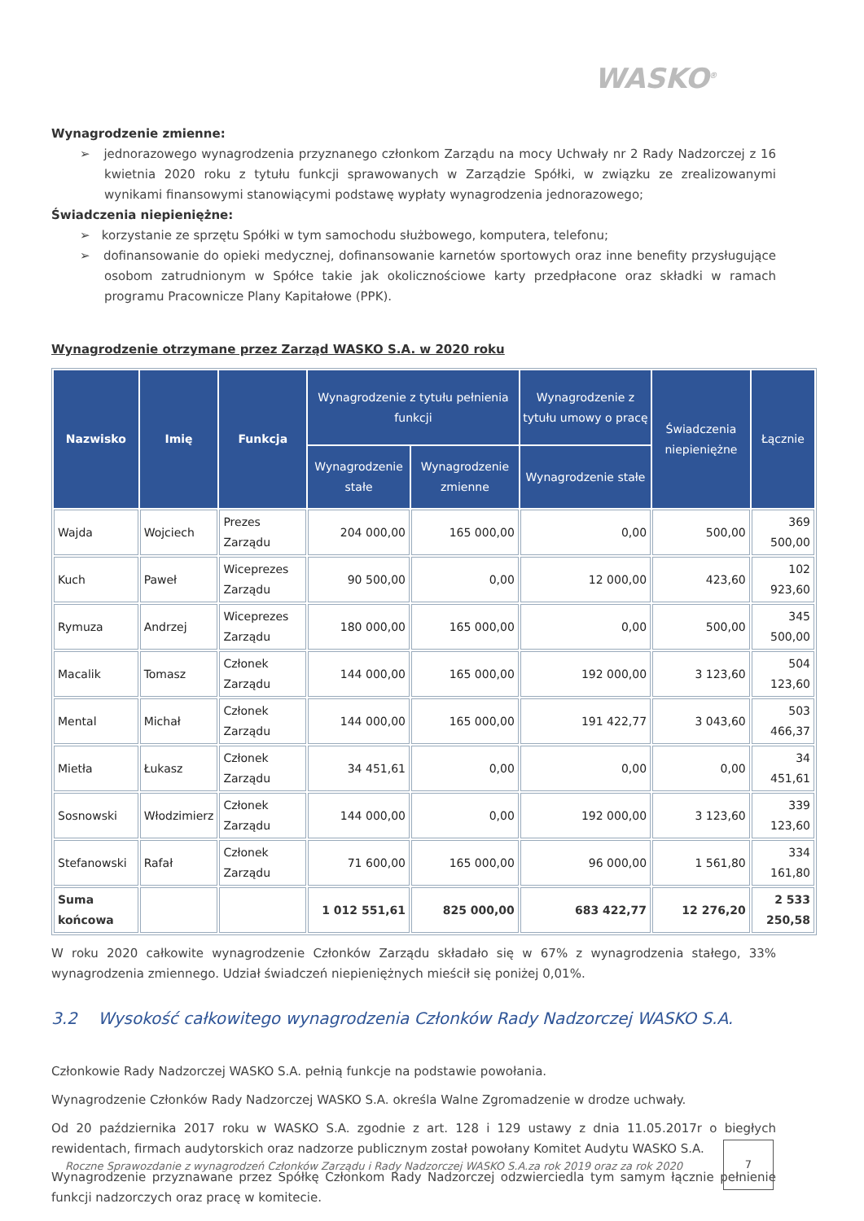WASKO<sup>®</sup>
Wynagrodzenie zmienne:
➢ jednorazowego wynagrodzenia przyznanego członkom Zarządu na mocy Uchwały nr 2 Rady Nadzorczej z 16 kwietnia 2020 roku z tytułu funkcji sprawowanych w Zarządzie Spółki, w związku ze zrealizowanymi wynikami finansowymi stanowiącymi podstawę wypłaty wynagrodzenia jednorazowego;
Świadczenia niepieniężne:
➢ korzystanie ze sprzętu Spółki w tym samochodu służbowego, komputera, telefonu;
➢ dofinansowanie do opieki medycznej, dofinansowanie karnetów sportowych oraz inne benefity przysługujące osobom zatrudnionym w Spółce takie jak okolicznościowe karty przedpłacone oraz składki w ramach programu Pracownicze Plany Kapitałowe (PPK).
Wynagrodzenie otrzymane przez Zarząd WASKO S.A. w 2020 roku
| Nazwisko | Imię | Funkcja | Wynagrodzenie z tytułu pełnienia funkcji | | Wynagrodzenie z tytułu umowy o pracę | Świadczenia niepieniężne | Łącznie |
| --- | --- | --- | --- | --- | --- | --- | --- |
| | | | Wynagrodzenie stałe | Wynagrodzenie zmienne | Wynagrodzenie stałe | | |
| Wajda | Wojciech | Prezes Zarządu | 204 000,00 | 165 000,00 | 0,00 | 500,00 | 369 500,00 |
| Kuch | Paweł | Wiceprezes Zarządu | 90 500,00 | 0,00 | 12 000,00 | 423,60 | 102 923,60 |
| Rymuza | Andrzej | Wiceprezes Zarządu | 180 000,00 | 165 000,00 | 0,00 | 500,00 | 345 500,00 |
| Macalik | Tomasz | Członek Zarządu | 144 000,00 | 165 000,00 | 192 000,00 | 3 123,60 | 504 123,60 |
| Mental | Michał | Członek Zarządu | 144 000,00 | 165 000,00 | 191 422,77 | 3 043,60 | 503 466,37 |
| Mietła | Łukasz | Członek Zarządu | 34 451,61 | 0,00 | 0,00 | 0,00 | 34 451,61 |
| Sosnowski | Włodzimierz | Członek Zarządu | 144 000,00 | 0,00 | 192 000,00 | 3 123,60 | 339 123,60 |
| Stefanowski | Rafał | Członek Zarządu | 71 600,00 | 165 000,00 | 96 000,00 | 1 561,80 | 334 161,80 |
| Suma końcowa | | | 1 012 551,61 | 825 000,00 | 683 422,77 | 12 276,20 | 2 533 250,58 |
W roku 2020 całkowite wynagrodzenie Członków Zarządu składało się w 67% z wynagrodzenia stałego, 33% wynagrodzenia zmiennego. Udział świadczeń niepieniężnych mieścił się poniżej 0,01%.
3.2 Wysokość całkowitego wynagrodzenia Członków Rady Nadzorczej WASKO S.A.
Członkowie Rady Nadzorczej WASKO S.A. pełnią funkcje na podstawie powołania.
Wynagrodzenie Członków Rady Nadzorczej WASKO S.A. określa Walne Zgromadzenie w drodze uchwały.
Od 20 października 2017 roku w WASKO S.A. zgodnie z art. 128 i 129 ustawy z dnia 11.05.2017r o biegłych rewidentach, firmach audytorskich oraz nadzorze publicznym został powołany Komitet Audytu WASKO S.A.
Wynagrodzenie przyznawane przez Spółkę Członkom Rady Nadzorczej odzwierciedla tym samym łącznie pełnienie funkcji nadzorczych oraz pracę w komitecie.
Roczne Sprawozdanie z wynagrodzeń Członków Zarządu i Rady Nadzorczej WASKO S.A.za rok 2019 oraz za rok 2020
7